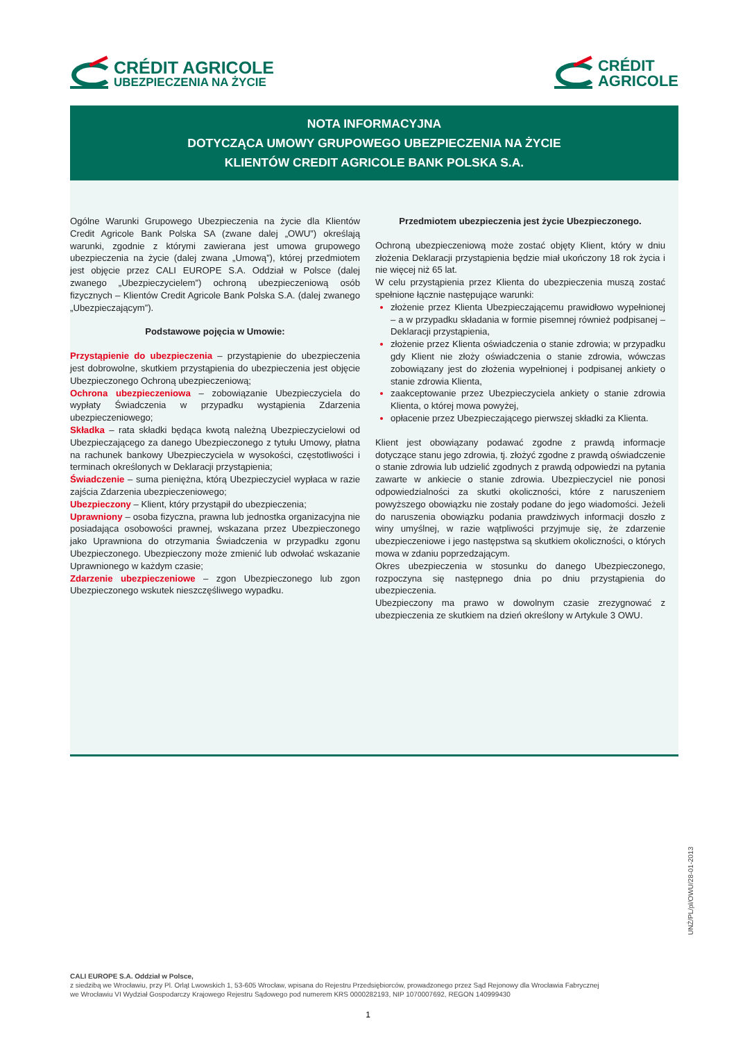CRÉDIT AGRICOLE
UBEZPIECZENIA NA ŻYCIE
CRÉDIT
AGRICOLE
NOTA INFORMACYJNA
DOTYCZĄCA UMOWY GRUPOWEGO UBEZPIECZENIA NA ŻYCIE
KLIENTÓW CREDIT AGRICOLE BANK POLSKA S.A.
Ogólne Warunki Grupowego Ubezpieczenia na życie dla Klientów Credit Agricole Bank Polska SA (zwane dalej „OWU”) określają warunki, zgodnie z którymi zawierana jest umowa grupowego ubezpieczenia na życie (dalej zwana „Umową”), której przedmiotem jest objęcie przez CALI EUROPE S.A. Oddział w Polsce (dalej zwanego „Ubezpieczycielem”) ochroną ubezpieczeniową osób fizycznych – Klientów Credit Agricole Bank Polska S.A. (dalej zwanego „Ubezpieczającym”).
Podstawowe pojęcia w Umowie:
Przystąpienie do ubezpieczenia – przystąpienie do ubezpieczenia jest dobrowolne, skutkiem przystąpienia do ubezpieczenia jest objęcie Ubezpieczonego Ochroną ubezpieczeniową;
Ochrona ubezpieczeniowa – zobowiązanie Ubezpieczyciela do wypłaty Świadczenia w przypadku wystąpienia Zdarzenia ubezpieczeniowego;
Składka – rata składki będąca kwotą należną Ubezpieczycielowi od Ubezpieczającego za danego Ubezpieczonego z tytułu Umowy, płatna na rachunek bankowy Ubezpieczyciela w wysokości, częstotliwości i terminach określonych w Deklaracji przystąpienia;
Świadczenie – suma pieniężna, którą Ubezpieczyciel wypłaca w razie zajścia Zdarzenia ubezpieczeniowego;
Ubezpieczony – Klient, który przystąpił do ubezpieczenia;
Uprawniony – osoba fizyczna, prawna lub jednostka organizacyjna nie posiadająca osobowości prawnej, wskazana przez Ubezpieczonego jako Uprawniona do otrzymania Świadczenia w przypadku zgonu Ubezpieczonego. Ubezpieczony może zmienić lub odwołać wskazanie Uprawnionego w każdym czasie;
Zdarzenie ubezpieczeniowe – zgon Ubezpieczonego lub zgon Ubezpieczonego wskutek nieszczęśliwego wypadku.
Przedmiotem ubezpieczenia jest życie Ubezpieczonego.
Ochroną ubezpieczeniową może zostać objęty Klient, który w dniu złożenia Deklaracji przystąpienia będzie miał ukończony 18 rok życia i nie więcej niż 65 lat.
W celu przystąpienia przez Klienta do ubezpieczenia muszą zostać spełnione łącznie następujące warunki:
złożenie przez Klienta Ubezpieczającemu prawidłowo wypełnionej – a w przypadku składania w formie pisemnej również podpisanej – Deklaracji przystąpienia,
złożenie przez Klienta oświadczenia o stanie zdrowia; w przypadku gdy Klient nie złoży oświadczenia o stanie zdrowia, wówczas zobowiązany jest do złożenia wypełnionej i podpisanej ankiety o stanie zdrowia Klienta,
zaakceptowanie przez Ubezpieczyciela ankiety o stanie zdrowia Klienta, o której mowa powyżej,
opłacenie przez Ubezpieczającego pierwszej składki za Klienta.
Klient jest obowiązany podawać zgodne z prawdą informacje dotyczące stanu jego zdrowia, tj. złożyć zgodne z prawdą oświadczenie o stanie zdrowia lub udzielić zgodnych z prawdą odpowiedzi na pytania zawarte w ankiecie o stanie zdrowia. Ubezpieczyciel nie ponosi odpowiedzialności za skutki okoliczności, które z naruszeniem powyższego obowiązku nie zostały podane do jego wiadomości. Jeżeli do naruszenia obowiązku podania prawdziwych informacji doszło z winy umyślnej, w razie wątpliwości przyjmuje się, że zdarzenie ubezpieczeniowe i jego następstwa są skutkiem okoliczności, o których mowa w zdaniu poprzedzającym.
Okres ubezpieczenia w stosunku do danego Ubezpieczonego, rozpoczyna się następnego dnia po dniu przystąpienia do ubezpieczenia.
Ubezpieczony ma prawo w dowolnym czasie zrezygnować z ubezpieczenia ze skutkiem na dzień określony w Artykule 3 OWU.
UNŻ/PL/pl/OWU/28-01-2013
CALI EUROPE S.A. Oddział w Polsce,
z siedzibą we Wrocławiu, przy Pl. Orląt Lwowskich 1, 53-605 Wrocław, wpisana do Rejestru Przedsiębiorców, prowadzonego przez Sąd Rejonowy dla Wrocławia Fabrycznej
we Wrocławiu VI Wydział Gospodarczy Krajowego Rejestru Sądowego pod numerem KRS 0000282193, NIP 1070007692, REGON 140999430
1